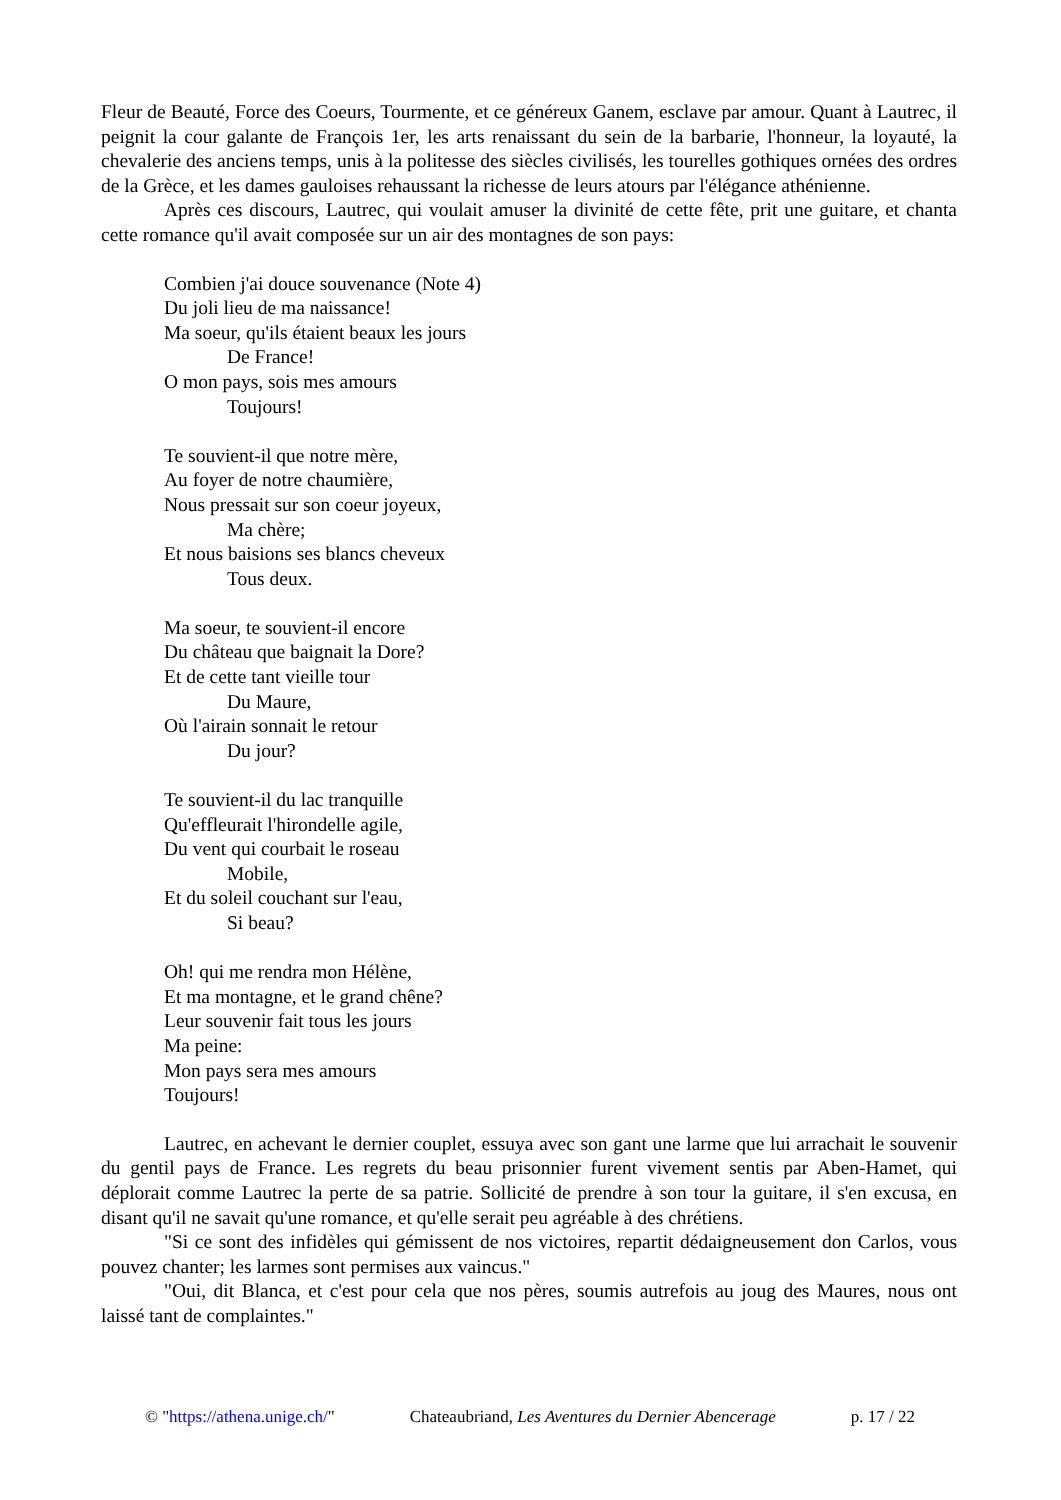Fleur de Beauté, Force des Coeurs, Tourmente, et ce généreux Ganem, esclave par amour. Quant à Lautrec, il peignit la cour galante de François 1er, les arts renaissant du sein de la barbarie, l'honneur, la loyauté, la chevalerie des anciens temps, unis à la politesse des siècles civilisés, les tourelles gothiques ornées des ordres de la Grèce, et les dames gauloises rehaussant la richesse de leurs atours par l'élégance athénienne.
Après ces discours, Lautrec, qui voulait amuser la divinité de cette fête, prit une guitare, et chanta cette romance qu'il avait composée sur un air des montagnes de son pays:
Combien j'ai douce souvenance (Note 4)
Du joli lieu de ma naissance!
Ma soeur, qu'ils étaient beaux les jours
De France!
O mon pays, sois mes amours
Toujours!
Te souvient-il que notre mère,
Au foyer de notre chaumière,
Nous pressait sur son coeur joyeux,
Ma chère;
Et nous baisions ses blancs cheveux
Tous deux.
Ma soeur, te souvient-il encore
Du château que baignait la Dore?
Et de cette tant vieille tour
Du Maure,
Où l'airain sonnait le retour
Du jour?
Te souvient-il du lac tranquille
Qu'effleurait l'hirondelle agile,
Du vent qui courbait le roseau
Mobile,
Et du soleil couchant sur l'eau,
Si beau?
Oh! qui me rendra mon Hélène,
Et ma montagne, et le grand chêne?
Leur souvenir fait tous les jours
Ma peine:
Mon pays sera mes amours
Toujours!
Lautrec, en achevant le dernier couplet, essuya avec son gant une larme que lui arrachait le souvenir du gentil pays de France. Les regrets du beau prisonnier furent vivement sentis par Aben-Hamet, qui déplorait comme Lautrec la perte de sa patrie. Sollicité de prendre à son tour la guitare, il s'en excusa, en disant qu'il ne savait qu'une romance, et qu'elle serait peu agréable à des chrétiens.
"Si ce sont des infidèles qui gémissent de nos victoires, repartit dédaigneusement don Carlos, vous pouvez chanter; les larmes sont permises aux vaincus."
"Oui, dit Blanca, et c'est pour cela que nos pères, soumis autrefois au joug des Maures, nous ont laissé tant de complaintes."
© "https://athena.unige.ch/" Chateaubriand, Les Aventures du Dernier Abencerage p. 17 / 22